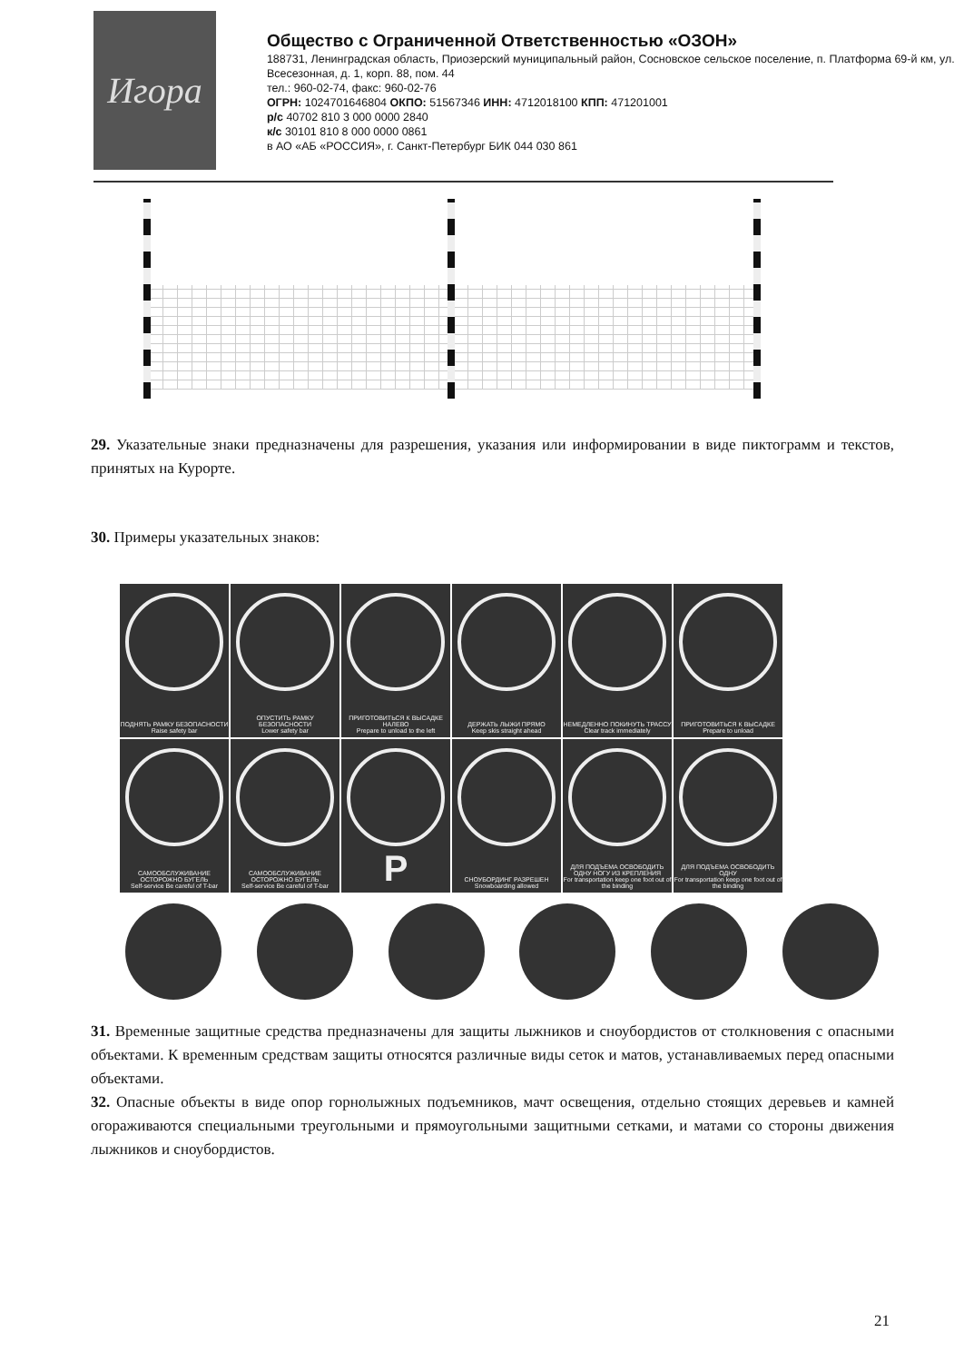Игора
Общество с Ограниченной Ответственностью «ОЗОН»
188731, Ленинградская область, Приозерский муниципальный район, Сосновское сельское поселение, п. Платформа 69-й км, ул. Всесезонная, д. 1, корп. 88, пом. 44
тел.: 960-02-74, факс: 960-02-76
ОГРН: 1024701646804 ОКПО: 51567346 ИНН: 4712018100 КПП: 471201001
р/с 40702 810 3 000 0000 2840
к/с 30101 810 8 000 0000 0861
в АО «АБ «РОССИЯ», г. Санкт-Петербург БИК 044 030 861
29. Указательные знаки предназначены для разрешения, указания или информировании в виде пиктограмм и текстов, принятых на Курорте.
30. Примеры указательных знаков:
ПОДНЯТЬ РАМКУ БЕЗОПАСНОСТИ
Raise safety bar
ОПУСТИТЬ РАМКУ БЕЗОПАСНОСТИ
Lower safety bar
ПРИГОТОВИТЬСЯ К ВЫСАДКЕ НАЛЕВО
Prepare to unload to the left
ДЕРЖАТЬ ЛЫЖИ ПРЯМО
Keep skis straight ahead
НЕМЕДЛЕННО ПОКИНУТЬ ТРАССУ
Clear track immediately
ПРИГОТОВИТЬСЯ К ВЫСАДКЕ
Prepare to unload
САМООБСЛУЖИВАНИЕ ОСТОРОЖНО БУГЕЛЬ
Self-service Be careful of T-bar
САМООБСЛУЖИВАНИЕ ОСТОРОЖНО БУГЕЛЬ
Self-service Be careful of T-bar
P
СНОУБОРДИНГ РАЗРЕШЕН
Snowboarding allowed
ДЛЯ ПОДЪЕМА ОСВОБОДИТЬ ОДНУ НОГУ ИЗ КРЕПЛЕНИЯ
For transportation keep one foot out of the binding
ДЛЯ ПОДЪЕМА ОСВОБОДИТЬ ОДНУ
For transportation keep one foot out of the binding
31. Временные защитные средства предназначены для защиты лыжников и сноубордистов от столкновения с опасными объектами. К временным средствам защиты относятся различные виды сеток и матов, устанавливаемых перед опасными объектами.
32. Опасные объекты в виде опор горнолыжных подъемников, мачт освещения, отдельно стоящих деревьев и камней огораживаются специальными треугольными и прямоугольными защитными сетками, и матами со стороны движения лыжников и сноубордистов.
21